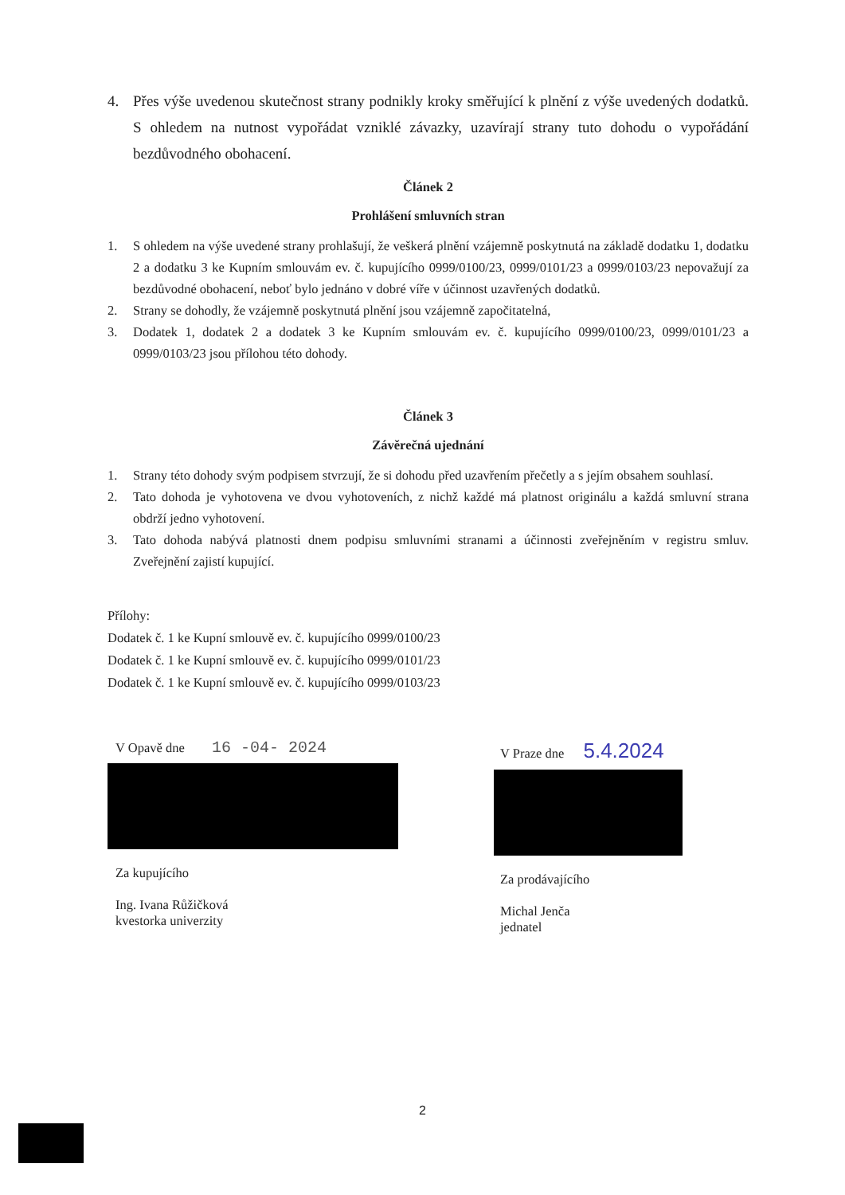4. Přes výše uvedenou skutečnost strany podnikly kroky směřující k plnění z výše uvedených dodatků. S ohledem na nutnost vypořádat vzniklé závazky, uzavírají strany tuto dohodu o vypořádání bezdůvodného obohacení.
Článek 2
Prohlášení smluvních stran
1. S ohledem na výše uvedené strany prohlašují, že veškerá plnění vzájemně poskytnutá na základě dodatku 1, dodatku 2 a dodatku 3 ke Kupním smlouvám ev. č. kupujícího 0999/0100/23, 0999/0101/23 a 0999/0103/23 nepovažují za bezdůvodné obohacení, neboť bylo jednáno v dobré víře v účinnost uzavřených dodatků.
2. Strany se dohodly, že vzájemně poskytnutá plnění jsou vzájemně započitatelná,
3. Dodatek 1, dodatek 2 a dodatek 3 ke Kupním smlouvám ev. č. kupujícího 0999/0100/23, 0999/0101/23 a 0999/0103/23 jsou přílohou této dohody.
Článek 3
Závěrečná ujednání
1. Strany této dohody svým podpisem stvrzují, že si dohodu před uzavřením přečetly a s jejím obsahem souhlasí.
2. Tato dohoda je vyhotovena ve dvou vyhotoveních, z nichž každé má platnost originálu a každá smluvní strana obdrží jedno vyhotovení.
3. Tato dohoda nabývá platnosti dnem podpisu smluvními stranami a účinnosti zveřejněním v registru smluv. Zveřejnění zajistí kupující.
Přílohy:
Dodatek č. 1 ke Kupní smlouvě ev. č. kupujícího 0999/0100/23
Dodatek č. 1 ke Kupní smlouvě ev. č. kupujícího 0999/0101/23
Dodatek č. 1 ke Kupní smlouvě ev. č. kupujícího 0999/0103/23
V Opavě dne 16 -04- 2024
Za kupujícího
Ing. Ivana Růžičková
kvestorka univerzity
V Praze dne 5.4.2024
Za prodávajícího
Michal Jenča
jednatel
2